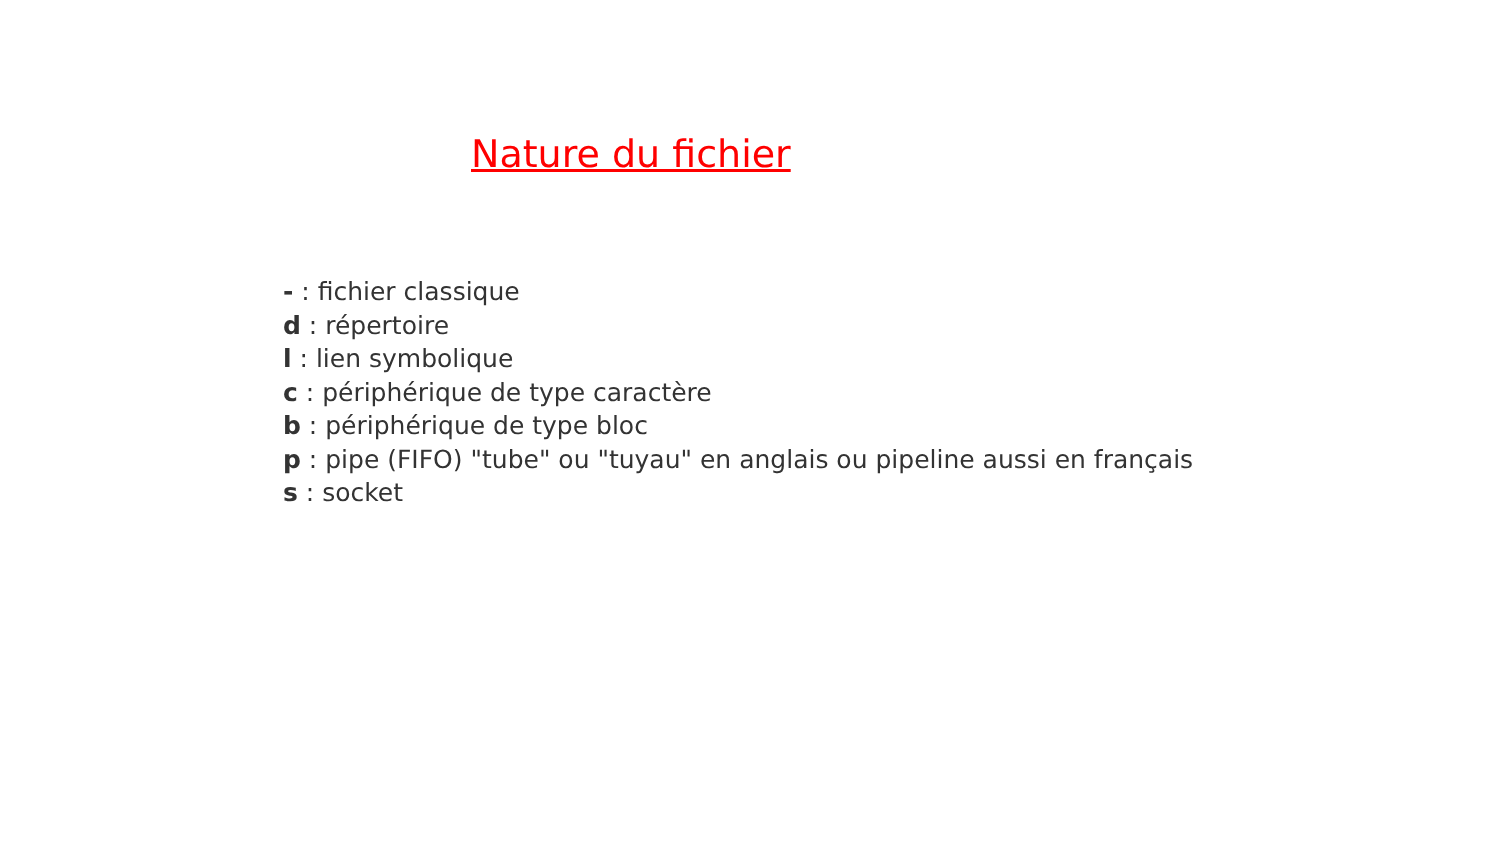Nature du fichier
- : fichier classique
d : répertoire
l : lien symbolique
c : périphérique de type caractère
b : périphérique de type bloc
p : pipe (FIFO) "tube" ou "tuyau" en anglais ou pipeline aussi en français
s : socket